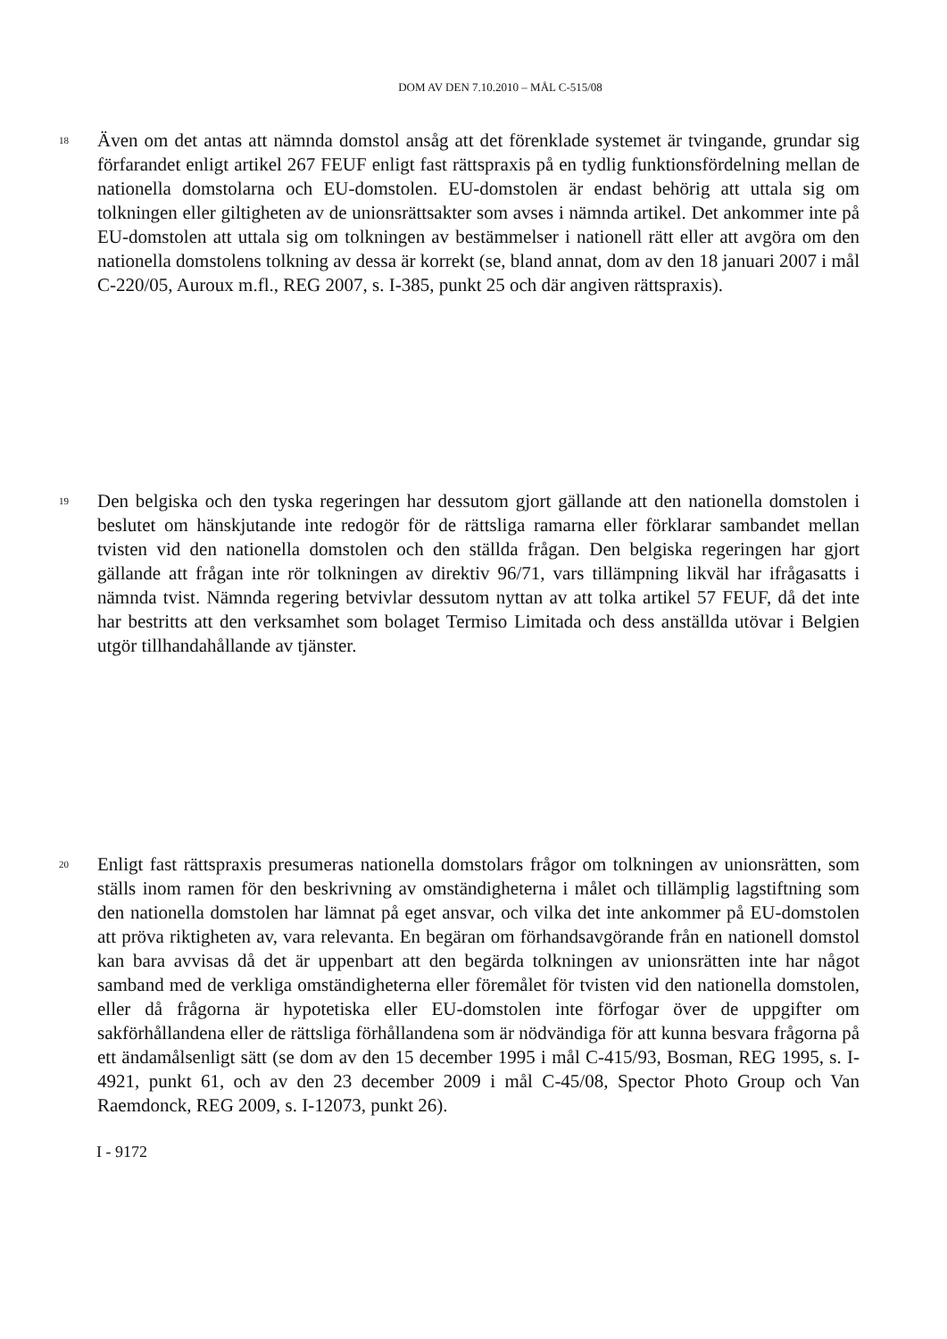DOM AV DEN 7.10.2010 – MÅL C-515/08
18
Även om det antas att nämnda domstol ansåg att det förenklade systemet är tvingande, grundar sig förfarandet enligt artikel 267 FEUF enligt fast rättspraxis på en tydlig funktionsfördelning mellan de nationella domstolarna och EU-domstolen. EU-domstolen är endast behörig att uttala sig om tolkningen eller giltigheten av de unionsrättsakter som avses i nämnda artikel. Det ankommer inte på EU-domstolen att uttala sig om tolkningen av bestämmelser i nationell rätt eller att avgöra om den nationella domstolens tolkning av dessa är korrekt (se, bland annat, dom av den 18 januari 2007 i mål C-220/05, Auroux m.fl., REG 2007, s. I-385, punkt 25 och där angiven rättspraxis).
19
Den belgiska och den tyska regeringen har dessutom gjort gällande att den nationella domstolen i beslutet om hänskjutande inte redogör för de rättsliga ramarna eller förklarar sambandet mellan tvisten vid den nationella domstolen och den ställda frågan. Den belgiska regeringen har gjort gällande att frågan inte rör tolkningen av direktiv 96/71, vars tillämpning likväl har ifrågasatts i nämnda tvist. Nämnda regering betvivlar dessutom nyttan av att tolka artikel 57 FEUF, då det inte har bestritts att den verksamhet som bolaget Termiso Limitada och dess anställda utövar i Belgien utgör tillhandahållande av tjänster.
20
Enligt fast rättspraxis presumeras nationella domstolars frågor om tolkningen av unionsrätten, som ställs inom ramen för den beskrivning av omständigheterna i målet och tillämplig lagstiftning som den nationella domstolen har lämnat på eget ansvar, och vilka det inte ankommer på EU-domstolen att pröva riktigheten av, vara relevanta. En begäran om förhandsavgörande från en nationell domstol kan bara avvisas då det är uppenbart att den begärda tolkningen av unionsrätten inte har något samband med de verkliga omständigheterna eller föremålet för tvisten vid den nationella domstolen, eller då frågorna är hypotetiska eller EU-domstolen inte förfogar över de uppgifter om sakförhållandena eller de rättsliga förhållandena som är nödvändiga för att kunna besvara frågorna på ett ändamålsenligt sätt (se dom av den 15 december 1995 i mål C-415/93, Bosman, REG 1995, s. I-4921, punkt 61, och av den 23 december 2009 i mål C-45/08, Spector Photo Group och Van Raemdonck, REG 2009, s. I-12073, punkt 26).
I - 9172